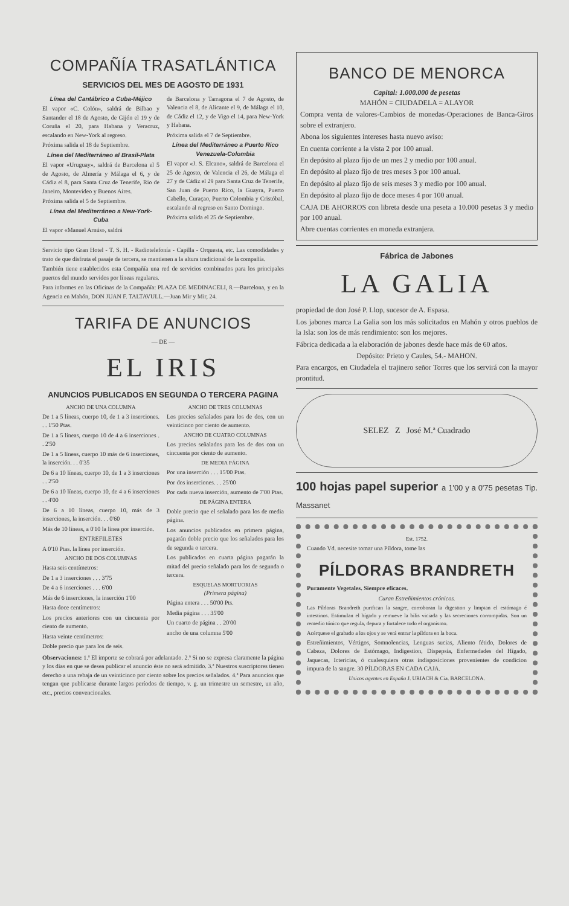COMPAÑÍA TRASATLÁNTICA
SERVICIOS DEL MES DE AGOSTO DE 1931
Línea del Cantábrico a Cuba-Méjico
El vapor «C. Colón», saldrá de Bilbao y Santander el 18 de Agosto, de Gijón el 19 y de Coruña el 20, para Habana y Veracruz, escalando en New-York al regreso.
Próxima salida el 18 de Septiembre.
Línea del Mediterráneo al Brasil-Plata
El vapor «Uruguay», saldrá de Barcelona el 5 de Agosto, de Almería y Málaga el 6, y de Cádiz el 8, para Santa Cruz de Tenerife, Rio de Janeiro, Montevideo y Buenos Aires.
Próxima salida el 5 de Septiembre.
Línea del Mediterráneo a New-York-Cuba
El vapor «Manuel Arnús», saldrá
de Barcelona y Tarragona el 7 de Agosto, de Valencia el 8, de Alicante el 9, de Málaga el 10, de Cádiz el 12, y de Vigo el 14, para New-York y Habana.
Próxima salida el 7 de Septiembre.
Línea del Mediterráneo a Puerto Rico Venezuela-Colombia
El vapor «J. S. Elcano», saldrá de Barcelona el 25 de Agosto, de Valencia el 26, de Málaga el 27 y de Cádiz el 29 para Santa Cruz de Tenerife, San Juan de Puerto Rico, la Guayra, Puerto Cabello, Curaçao, Puerto Colombia y Cristóbal, escalando al regreso en Santo Domingo.
Próxima salida el 25 de Septiembre.
Servicio tipo Gran Hotel - T. S. H. - Radiotelefonía - Capilla - Orquesta, etc. Las comodidades y trato de que disfruta el pasaje de tercera, se mantienen a la altura tradicional de la compañía.
También tiene establecidos esta Compañía una red de servicios combinados para los principales puertos del mundo servidos por líneas regulares.
Para informes en las Oficinas de la Compañía: PLAZA DE MEDINACELI, 8.—Barcelona, y en la Agencia en Mahón, DON JUAN F. TALTAVULL.—Juan Mir y Mir, 24.
TARIFA DE ANUNCIOS
— DE —
EL IRIS
ANUNCIOS PUBLICADOS EN SEGUNDA O TERCERA PAGINA
ANCHO DE UNA COLUMNA
De 1 a 5 líneas, cuerpo 10, de 1 a 3 inserciones. . . 1'50 Ptas.
De 1 a 5 líneas, cuerpo 10 de 4 a 6 inserciones . . 2'50
De 1 a 5 líneas, cuerpo 10 más de 6 inserciones, la inserción. . . 0'35
De 6 a 10 líneas, cuerpo 10, de 1 a 3 inserciones . . 2'50
De 6 a 10 líneas, cuerpo 10, de 4 a 6 inserciones . . 4'00
De 6 a 10 líneas, cuerpo 10, más de 3 inserciones, la inserción. . . 0'60
Más de 10 líneas, a 0'10 la línea por inserción.
ENTREFILETES
A 0'10 Ptas. la línea por inserción.
ANCHO DE DOS COLUMNAS
Hasta seis centímetros:
De 1 a 3 inserciones . . . 3'75
De 4 a 6 inserciones . . . 6'00
Más de 6 inserciones, la inserción 1'00
Hasta doce centímetros:
Los precios anteriores con un cincuenta por ciento de aumento.
Hasta veinte centímetros:
Doble precio que para los de seis.
ANCHO DE TRES COLUMNAS
Los precios señalados para los de dos, con un veinticinco por ciento de aumento.
ANCHO DE CUATRO COLUMNAS
Los precios señalados para los de dos con un cincuenta por ciento de aumento.
DE MEDIA PÁGINA
Por una inserción . . . 15'00 Ptas.
Por dos inserciones. . . 25'00
Por cada nueva inserción, aumento de 7'00 Ptas.
DE PÁGINA ENTERA
Doble precio que el señalado para los de media página.
Los anuncios publicados en primera página, pagarán doble precio que los señalados para los de segunda o tercera.
Los publicados en cuarta página pagarán la mitad del precio señalado para los de segunda o tercera.
ESQUELAS MORTUORIAS
(Primera página)
Página entera . . . 50'00 Pts.
Media página . . . 35'00
Un cuarto de página . . 20'00
ancho de una columna 5'00
Observaciones: 1.ª El importe se cobrará por adelantado. 2.ª Si no se expresa claramente la página y los días en que se desea publicar el anuncio éste no será admitido. 3.ª Nuestros suscriptores tienen derecho a una rebaja de un veinticinco por ciento sobre los precios señalados. 4.ª Para anuncios que tengan que publicarse durante largos períodos de tiempo, v. g. un trimestre un semestre, un año, etc., precios convencionales.
BANCO DE MENORCA
Capital: 1.000.000 de pesetas
MAHÓN = CIUDADELA = ALAYOR
Compra venta de valores-Cambios de monedas-Operaciones de Banca-Giros sobre el extranjero.
Abona los siguientes intereses hasta nuevo aviso:
En cuenta corriente a la vista 2 por 100 anual.
En depósito al plazo fijo de un mes 2 y medio por 100 anual.
En depósito al plazo fijo de tres meses 3 por 100 anual.
En depósito al plazo fijo de seis meses 3 y medio por 100 anual.
En depósito al plazo fijo de doce meses 4 por 100 anual.
CAJA DE AHORROS con libreta desde una peseta a 10.000 pesetas 3 y medio por 100 anual.
Abre cuentas corrientes en moneda extranjera.
Fábrica de Jabones
LA GALIA
propiedad de don José P. Llop, sucesor de A. Espasa.
Los jabones marca La Galia son los más solicitados en Mahón y otros pueblos de la Isla: son los de más rendimiento: son los mejores.
Fábrica dedicada a la elaboración de jabones desde hace más de 60 años.
Depósito: Prieto y Caules, 54.- MAHON.
Para encargos, en Ciudadela el trajinero señor Torres que los servirá con la mayor prontitud.
SELEZ Z José M.ª Cuadrado
100 hojas papel superior a 1'00 y a 0'75 pesetas Tip. Massanet
Est. 1752.
Cuando Vd. necesite tomar una Píldora, tome las
PÍLDORAS BRANDRETH
Puramente Vegetales. Siempre eficaces.
Curan Estreñimientos crónicos.
Las Píldoras Brandreth purifican la sangre, corroboran la digestion y limpian el estómago é intestinos. Estimulan el hígado y remueve la bilis viciada y las secreciones corrompidas. Son un remedio tónico que regula, depura y fortalece todo el organismo.
Acérquese el grabado a los ojos y se verá entrar la píldora en la boca.
Estreñimientos, Vértigos, Somnolencias, Lenguas sucias, Aliento fétido, Dolores de Cabeza, Dolores de Estómago, Indigestion, Dispepsia, Enfermedades del Hígado, Jaquecas, Ictericias, ó cualesquiera otras indisposiciones provenientes de condicion impura de la sangre. 30 PÍLDORAS EN CADA CAJA.
Unicos agentes en España J. URIACH & Cia. BARCELONA.